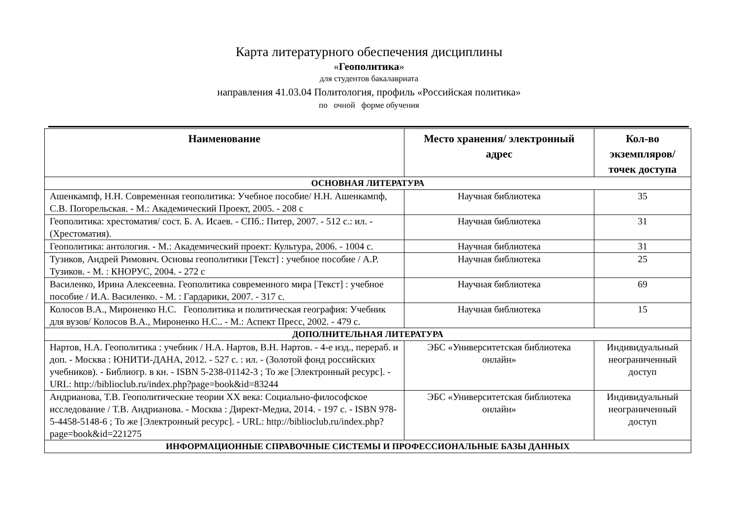Карта литературного обеспечения дисциплины
«Геополитика»
для студентов бакалавриата
направления 41.03.04 Политология, профиль «Российская политика»
по очной форме обучения
| Наименование | Место хранения/ электронный адрес | Кол-во экземпляров/ точек доступа |
| --- | --- | --- |
| ОСНОВНАЯ ЛИТЕРАТУРА | | |
| Ашенкампф, Н.Н. Современная геополитика: Учебное пособие/ Н.Н. Ашенкампф, С.В. Погорельская. - М.: Академический Проект, 2005. - 208 с | Научная библиотека | 35 |
| Геополитика: хрестоматия/ сост. Б. А. Исаев. - СПб.: Питер, 2007. - 512 с.: ил. - (Хрестоматия). | Научная библиотека | 31 |
| Геополитика: антология. - М.: Академический проект: Культура, 2006. - 1004 с. | Научная библиотека | 31 |
| Тузиков, Андрей Римович. Основы геополитики [Текст] : учебное пособие / А.Р. Тузиков. - М. : КНОРУС, 2004. - 272 с | Научная библиотека | 25 |
| Василенко, Ирина Алексеевна. Геополитика современного мира [Текст] : учебное пособие / И.А. Василенко. - М. : Гардарики, 2007. - 317 с. | Научная библиотека | 69 |
| Колосов В.А., Мироненко Н.С. Геополитика и политическая география: Учебник для вузов/ Колосов В.А., Мироненко Н.С.. - М.: Аспект Пресс, 2002. - 479 с. | Научная библиотека | 15 |
| ДОПОЛНИТЕЛЬНАЯ ЛИТЕРАТУРА | | |
| Нартов, Н.А. Геополитика : учебник / Н.А. Нартов, В.Н. Нартов. - 4-е изд., перераб. и доп. - Москва : ЮНИТИ-ДАНА, 2012. - 527 с. : ил. - (Золотой фонд российских учебников). - Библиогр. в кн. - ISBN 5-238-01142-3 ; То же [Электронный ресурс]. - URL: http://biblioclub.ru/index.php?page=book&id=83244 | ЭБС «Университетская библиотека онлайн» | Индивидуальный неограниченный доступ |
| Андрианова, Т.В. Геополитические теории XX века: Социально-философское исследование / Т.В. Андрианова. - Москва : Директ-Медиа, 2014. - 197 с. - ISBN 978-5-4458-5148-6 ; То же [Электронный ресурс]. - URL: http://biblioclub.ru/index.php?page=book&id=221275 | ЭБС «Университетская библиотека онлайн» | Индивидуальный неограниченный доступ |
| ИНФОРМАЦИОННЫЕ СПРАВОЧНЫЕ СИСТЕМЫ И ПРОФЕССИОНАЛЬНЫЕ БАЗЫ ДАННЫХ | | |